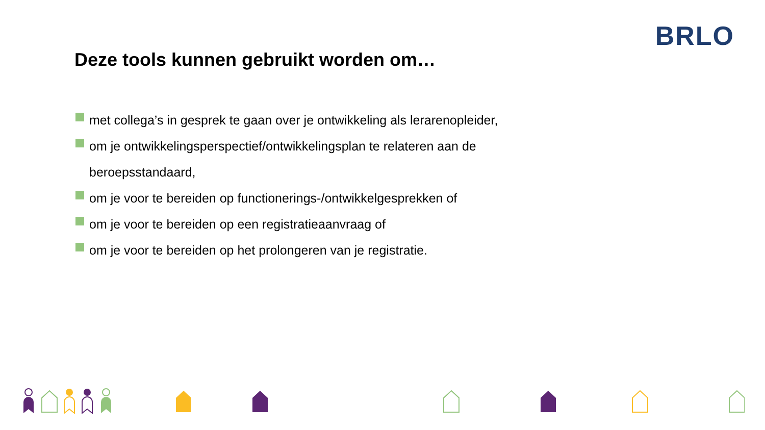BRLO
Deze tools kunnen gebruikt worden om…
met collega’s in gesprek te gaan over je ontwikkeling als lerarenopleider,
om je ontwikkelingsperspectief/ontwikkelingsplan te relateren aan de beroepsstandaard,
om je voor te bereiden op functionerings-/ontwikkelgesprekken of
om je voor te bereiden op een registratieaanvraag of
om je voor te bereiden op het prolongeren van je registratie.